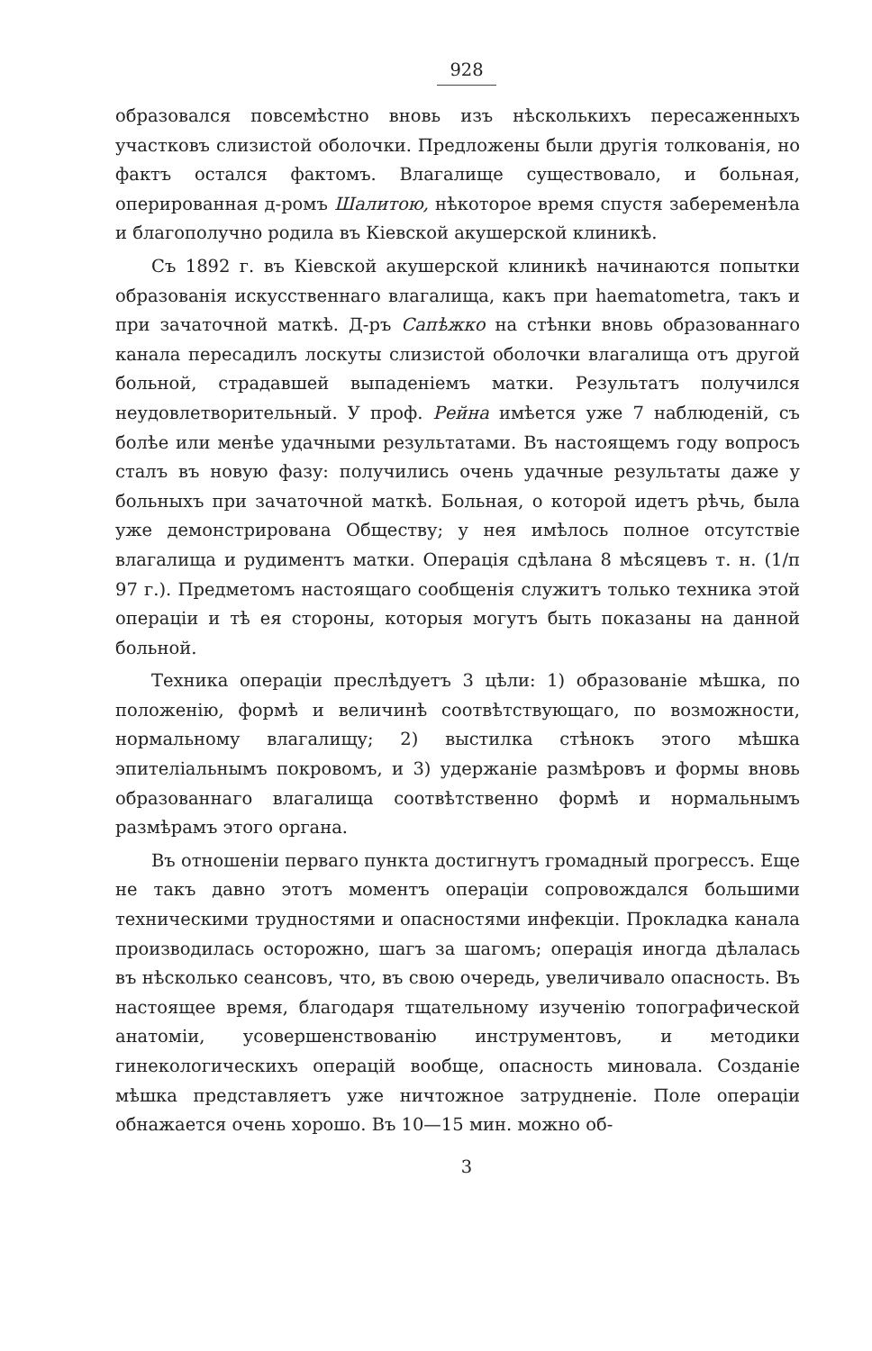928
образовался повсемѣстно вновь изъ нѣсколькихъ пересаженныхъ участковъ слизистой оболочки. Предложены были другія толкованія, но фактъ остался фактомъ. Влагалище существовало, и больная, оперированная д-ромъ Шалитою, нѣкоторое время спустя забеременѣла и благополучно родила въ Кіевской акушерской клиникѣ.
Съ 1892 г. въ Кіевской акушерской клиникѣ начинаются попытки образованія искусственнаго влагалища, какъ при haematometra, такъ и при зачаточной маткѣ. Д-ръ Сапѣжко на стѣнки вновь образованнаго канала пересадилъ лоскуты слизистой оболочки влагалища отъ другой больной, страдавшей выпаденіемъ матки. Результатъ получился неудовлетворительный. У проф. Рейна имѣется уже 7 наблюденій, съ болѣе или менѣе удачными результатами. Въ настоящемъ году вопросъ сталъ въ новую фазу: получились очень удачные результаты даже у больныхъ при зачаточной маткѣ. Больная, о которой идетъ рѣчь, была уже демонстрирована Обществу; у нея имѣлось полное отсутствіе влагалища и рудиментъ матки. Операція сдѣлана 8 мѣсяцевъ т. н. (1/п 97 г.). Предметомъ настоящаго сообщенія служитъ только техника этой операціи и тѣ ея стороны, которыя могутъ быть показаны на данной больной.
Техника операціи преслѣдуетъ 3 цѣли: 1) образованіе мѣшка, по положенію, формѣ и величинѣ соотвѣтствующаго, по возможности, нормальному влагалищу; 2) выстилка стѣнокъ этого мѣшка эпителіальнымъ покровомъ, и 3) удержаніе размѣровъ и формы вновь образованнаго влагалища соотвѣтственно формѣ и нормальнымъ размѣрамъ этого органа.
Въ отношеніи перваго пункта достигнутъ громадный прогрессъ. Еще не такъ давно этотъ моментъ операціи сопровождался большими техническими трудностями и опасностями инфекціи. Прокладка канала производилась осторожно, шагъ за шагомъ; операція иногда дѣлалась въ нѣсколько сеансовъ, что, въ свою очередь, увеличивало опасность. Въ настоящее время, благодаря тщательному изученію топографической анатоміи, усовершенствованію инструментовъ, и методики гинекологическихъ операцій вообще, опасность миновала. Созданіе мѣшка представляетъ уже ничтожное затрудненіе. Поле операціи обнажается очень хорошо. Въ 10—15 мин. можно об-
3